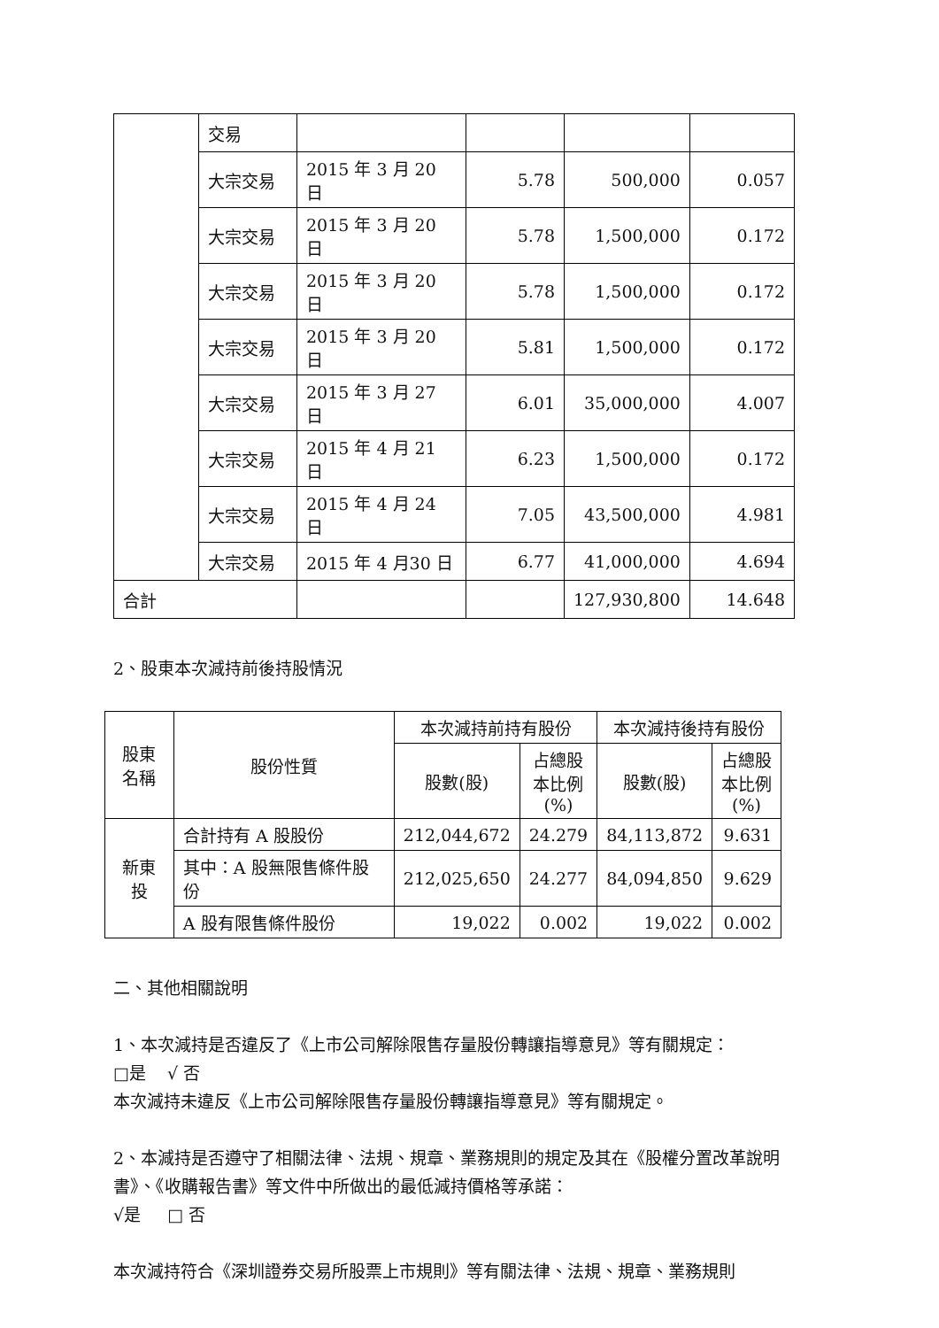| | 交易 | | | | |
| | 大宗交易 | 2015 年 3 月 20 日 | 5.78 | 500,000 | 0.057 |
| | 大宗交易 | 2015 年 3 月 20 日 | 5.78 | 1,500,000 | 0.172 |
| | 大宗交易 | 2015 年 3 月 20 日 | 5.78 | 1,500,000 | 0.172 |
| | 大宗交易 | 2015 年 3 月 20 日 | 5.81 | 1,500,000 | 0.172 |
| | 大宗交易 | 2015 年 3 月 27 日 | 6.01 | 35,000,000 | 4.007 |
| | 大宗交易 | 2015 年 4 月 21 日 | 6.23 | 1,500,000 | 0.172 |
| | 大宗交易 | 2015 年 4 月 24 日 | 7.05 | 43,500,000 | 4.981 |
| | 大宗交易 | 2015 年 4 月30 日 | 6.77 | 41,000,000 | 4.694 |
| 合計 | | | | 127,930,800 | 14.648 |
2、股東本次減持前後持股情況
| 股東 名稱 | 股份性質 | 本次減持前持有股份 | | 本次減持後持有股份 | |
| --- | --- | --- | --- | --- | --- |
| | | 股數(股) | 占總股 本比例 (%) | 股數(股) | 占總股 本比例 (%) |
| 新東投 | 合計持有 A 股股份 | 212,044,672 | 24.279 | 84,113,872 | 9.631 |
| | 其中：A 股無限售條件股份 | 212,025,650 | 24.277 | 84,094,850 | 9.629 |
| | A 股有限售條件股份 | 19,022 | 0.002 | 19,022 | 0.002 |
二、其他相關說明
1、本次減持是否違反了《上市公司解除限售存量股份轉讓指導意見》等有關規定：
□是 √ 否
本次減持未違反《上市公司解除限售存量股份轉讓指導意見》等有關規定。
2、本減持是否遵守了相關法律、法規、規章、業務規則的規定及其在《股權分置改革說明書》、《收購報告書》等文件中所做出的最低減持價格等承諾：
√是 □ 否
本次減持符合《深圳證券交易所股票上市規則》等有關法律、法規、規章、業務規則